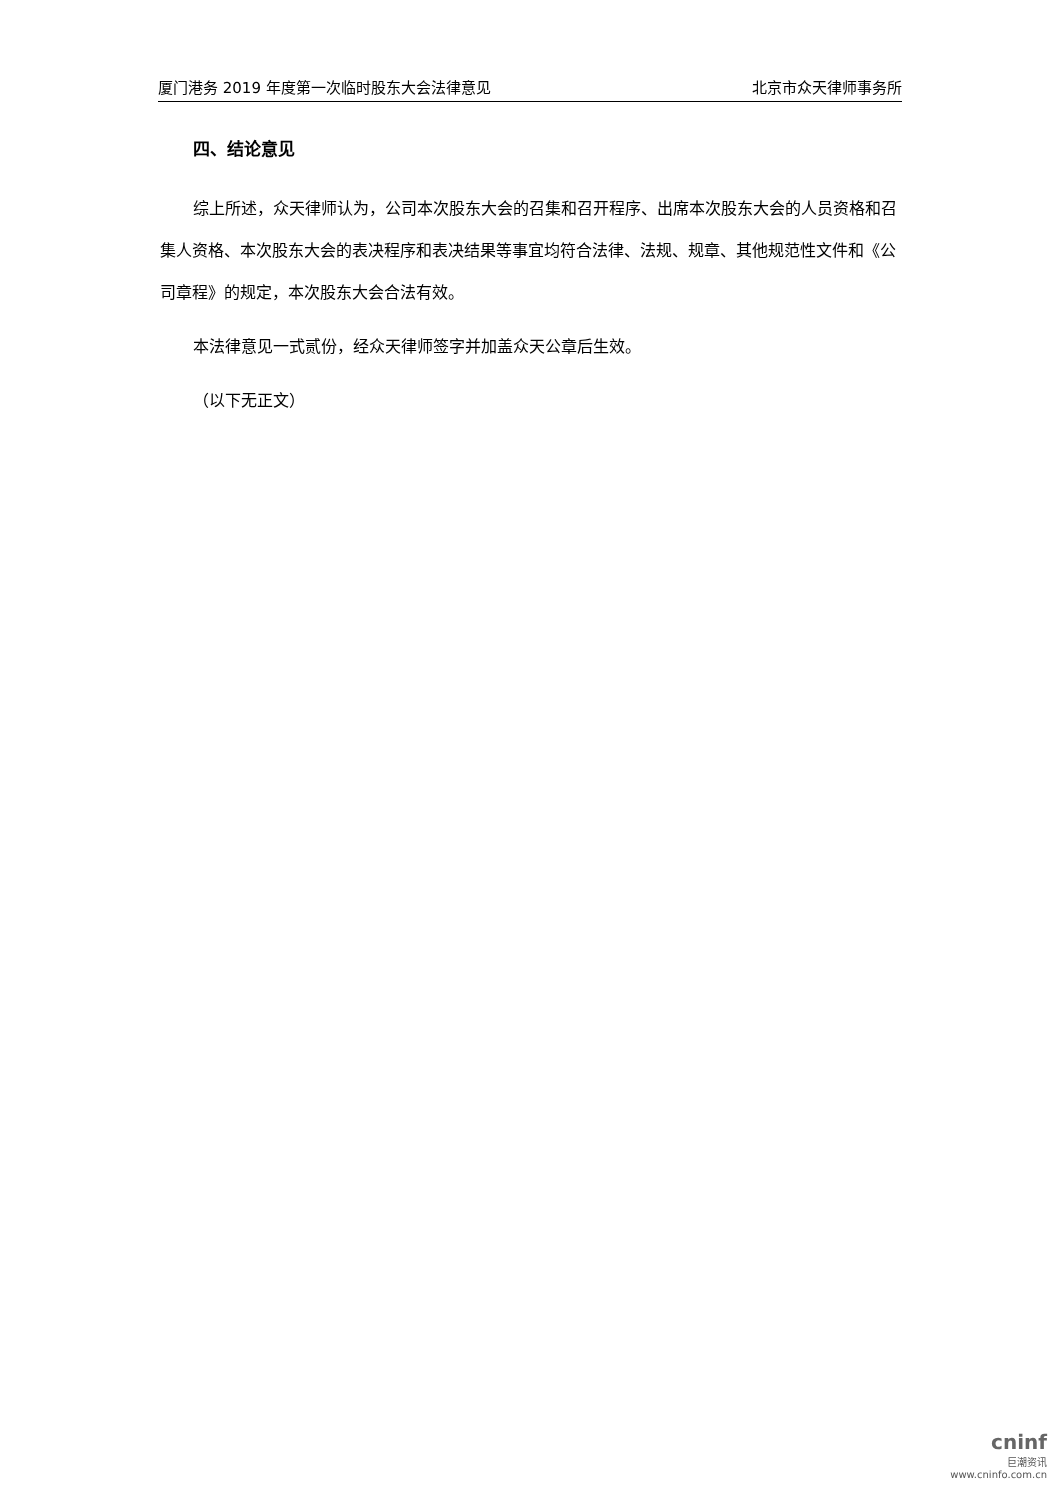厦门港务 2019 年度第一次临时股东大会法律意见 北京市众天律师事务所
四、结论意见
综上所述，众天律师认为，公司本次股东大会的召集和召开程序、出席本次股东大会的人员资格和召集人资格、本次股东大会的表决程序和表决结果等事宜均符合法律、法规、规章、其他规范性文件和《公司章程》的规定，本次股东大会合法有效。
本法律意见一式贰份，经众天律师签字并加盖众天公章后生效。
（以下无正文）
cninf
巨潮资讯
www.cninfo.com.cn